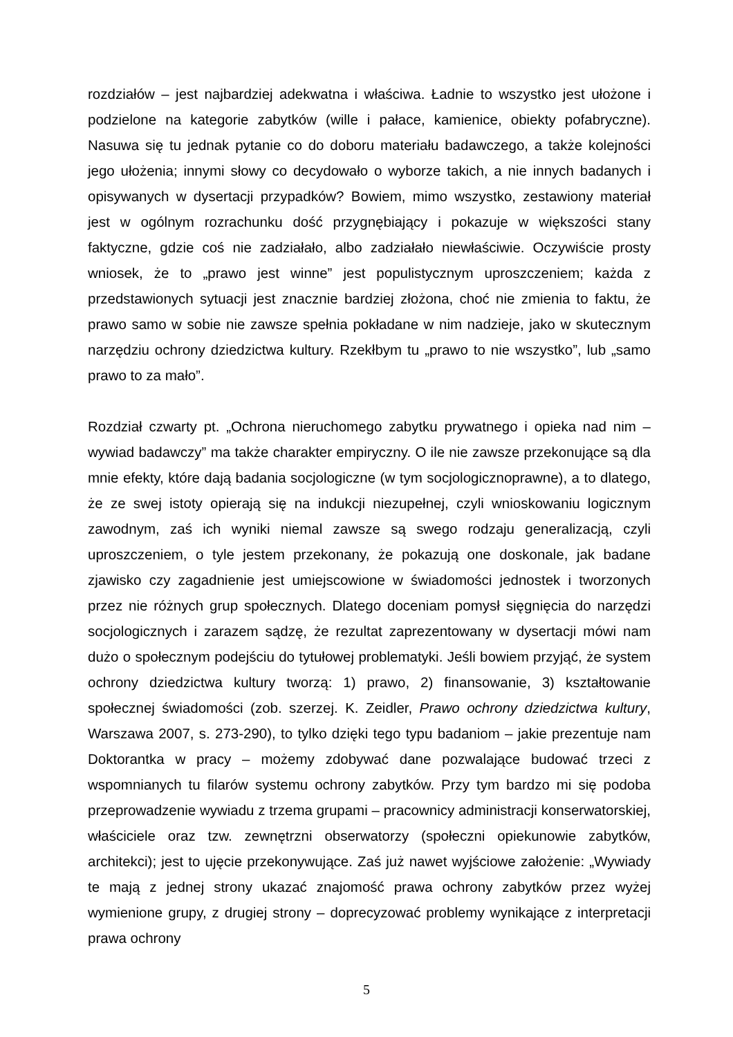rozdziałów – jest najbardziej adekwatna i właściwa. Ładnie to wszystko jest ułożone i podzielone na kategorie zabytków (wille i pałace, kamienice, obiekty pofabryczne). Nasuwa się tu jednak pytanie co do doboru materiału badawczego, a także kolejności jego ułożenia; innymi słowy co decydowało o wyborze takich, a nie innych badanych i opisywanych w dysertacji przypadków? Bowiem, mimo wszystko, zestawiony materiał jest w ogólnym rozrachunku dość przygnębiający i pokazuje w większości stany faktyczne, gdzie coś nie zadziałało, albo zadziałało niewłaściwie. Oczywiście prosty wniosek, że to „prawo jest winne” jest populistycznym uproszczeniem; każda z przedstawionych sytuacji jest znacznie bardziej złożona, choć nie zmienia to faktu, że prawo samo w sobie nie zawsze spełnia pokładane w nim nadzieje, jako w skutecznym narzędziu ochrony dziedzictwa kultury. Rzekłbym tu „prawo to nie wszystko”, lub „samo prawo to za mało”.
Rozdział czwarty pt. „Ochrona nieruchomego zabytku prywatnego i opieka nad nim – wywiad badawczy” ma także charakter empiryczny. O ile nie zawsze przekonujące są dla mnie efekty, które dają badania socjologiczne (w tym socjologicznoprawne), a to dlatego, że ze swej istoty opierają się na indukcji niezupełnej, czyli wnioskowaniu logicznym zawodnym, zaś ich wyniki niemal zawsze są swego rodzaju generalizacją, czyli uproszczeniem, o tyle jestem przekonany, że pokazują one doskonale, jak badane zjawisko czy zagadnienie jest umiejscowione w świadomości jednostek i tworzonych przez nie różnych grup społecznych. Dlatego doceniam pomysł sięgnięcia do narzędzi socjologicznych i zarazem sądzę, że rezultat zaprezentowany w dysertacji mówi nam dużo o społecznym podejściu do tytułowej problematyki. Jeśli bowiem przyjąć, że system ochrony dziedzictwa kultury tworzą: 1) prawo, 2) finansowanie, 3) kształtowanie społecznej świadomości (zob. szerzej. K. Zeidler, Prawo ochrony dziedzictwa kultury, Warszawa 2007, s. 273-290), to tylko dzięki tego typu badaniom – jakie prezentuje nam Doktorantka w pracy – możemy zdobywać dane pozwalające budować trzeci z wspomnianych tu filarów systemu ochrony zabytków. Przy tym bardzo mi się podoba przeprowadzenie wywiadu z trzema grupami – pracownicy administracji konserwatorskiej, właściciele oraz tzw. zewnętrzni obserwatorzy (społeczni opiekunowie zabytków, architekci); jest to ujęcie przekonywujące. Zaś już nawet wyjściowe założenie: „Wywiady te mają z jednej strony ukazać znajomość prawa ochrony zabytków przez wyżej wymienione grupy, z drugiej strony – doprecyzować problemy wynikające z interpretacji prawa ochrony
5